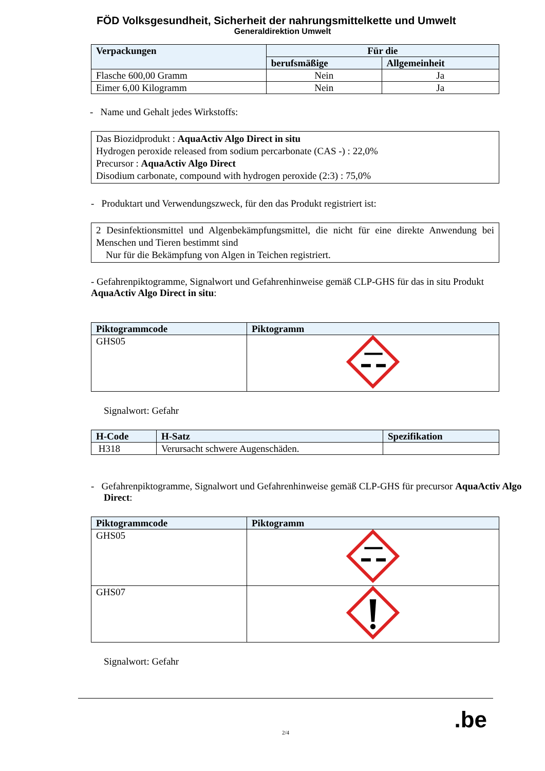FÖD Volksgesundheit, Sicherheit der nahrungsmittelkette und Umwelt
Generaldirektion Umwelt
| Verpackungen | Für die | |
| --- | --- | --- |
| | berufsmäßige | Allgemeinheit |
| Flasche 600,00 Gramm | Nein | Ja |
| Eimer 6,00 Kilogramm | Nein | Ja |
- Name und Gehalt jedes Wirkstoffs:
Das Biozidprodukt : AquaActiv Algo Direct in situ
Hydrogen peroxide released from sodium percarbonate (CAS -) : 22,0%
Precursor : AquaActiv Algo Direct
Disodium carbonate, compound with hydrogen peroxide (2:3) : 75,0%
- Produktart und Verwendungszweck, für den das Produkt registriert ist:
2 Desinfektionsmittel und Algenbekämpfungsmittel, die nicht für eine direkte Anwendung bei Menschen und Tieren bestimmt sind
Nur für die Bekämpfung von Algen in Teichen registriert.
- Gefahrenpiktogramme, Signalwort und Gefahrenhinweise gemäß CLP-GHS für das in situ Produkt AquaActiv Algo Direct in situ:
| Piktogrammcode | Piktogramm |
| --- | --- |
| GHS05 | |
Signalwort: Gefahr
| H-Code | H-Satz | Spezifikation |
| --- | --- | --- |
| H318 | Verursacht schwere Augenschäden. | |
- Gefahrenpiktogramme, Signalwort und Gefahrenhinweise gemäß CLP-GHS für precursor AquaActiv Algo Direct:
| Piktogrammcode | Piktogramm |
| --- | --- |
| GHS05 | |
| GHS07 | |
Signalwort: Gefahr
2/4
.be